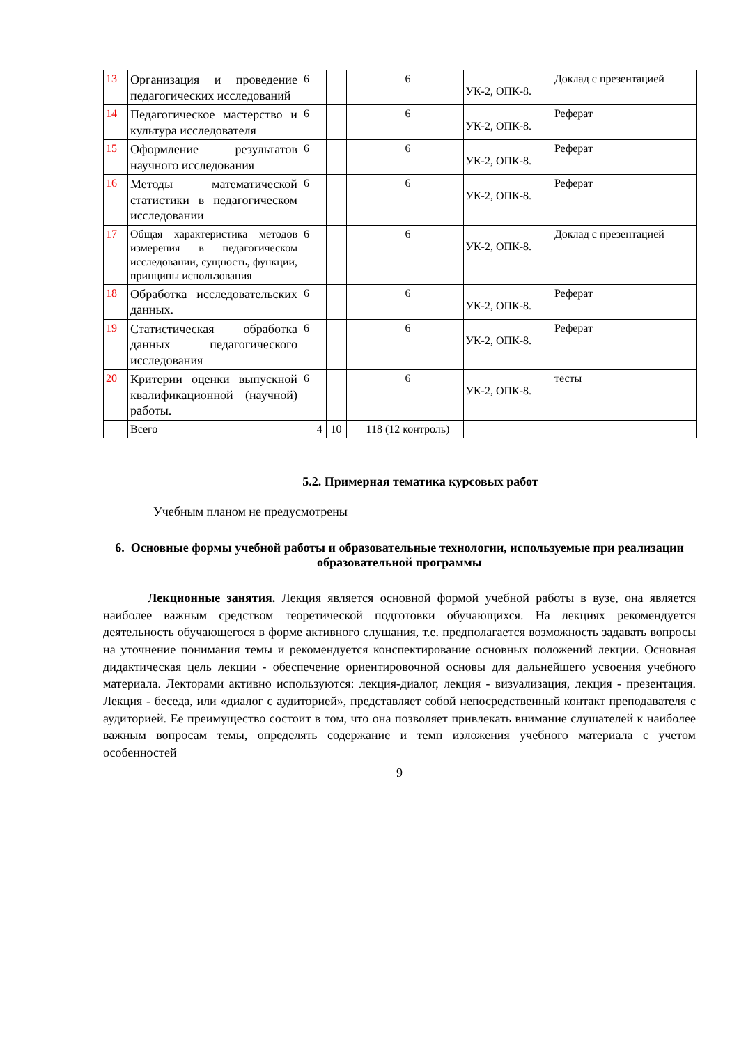| 13 | Организация и проведение педагогических исследований | 6 | | | | 6 | УК-2, ОПК-8. | Доклад с презентацией |
| 14 | Педагогическое мастерство и культура исследователя | 6 | | | | 6 | УК-2, ОПК-8. | Реферат |
| 15 | Оформление результатов научного исследования | 6 | | | | 6 | УК-2, ОПК-8. | Реферат |
| 16 | Методы математической статистики в педагогическом исследовании | 6 | | | | 6 | УК-2, ОПК-8. | Реферат |
| 17 | Общая характеристика методов измерения в педагогическом исследовании, сущность, функции, принципы использования | 6 | | | | 6 | УК-2, ОПК-8. | Доклад с презентацией |
| 18 | Обработка исследовательских данных. | 6 | | | | 6 | УК-2, ОПК-8. | Реферат |
| 19 | Статистическая обработка данных педагогического исследования | 6 | | | | 6 | УК-2, ОПК-8. | Реферат |
| 20 | Критерии оценки выпускной квалификационной (научной) работы. | 6 | | | | 6 | УК-2, ОПК-8. | тесты |
| | Всего | | 4 | 10 | | 118 (12 контроль) | | |
5.2. Примерная тематика курсовых работ
Учебным планом не предусмотрены
6. Основные формы учебной работы и образовательные технологии, используемые при реализации образовательной программы
Лекционные занятия. Лекция является основной формой учебной работы в вузе, она является наиболее важным средством теоретической подготовки обучающихся. На лекциях рекомендуется деятельность обучающегося в форме активного слушания, т.е. предполагается возможность задавать вопросы на уточнение понимания темы и рекомендуется конспектирование основных положений лекции. Основная дидактическая цель лекции - обеспечение ориентировочной основы для дальнейшего усвоения учебного материала. Лекторами активно используются: лекция-диалог, лекция - визуализация, лекция - презентация. Лекция - беседа, или «диалог с аудиторией», представляет собой непосредственный контакт преподавателя с аудиторией. Ее преимущество состоит в том, что она позволяет привлекать внимание слушателей к наиболее важным вопросам темы, определять содержание и темп изложения учебного материала с учетом особенностей
9